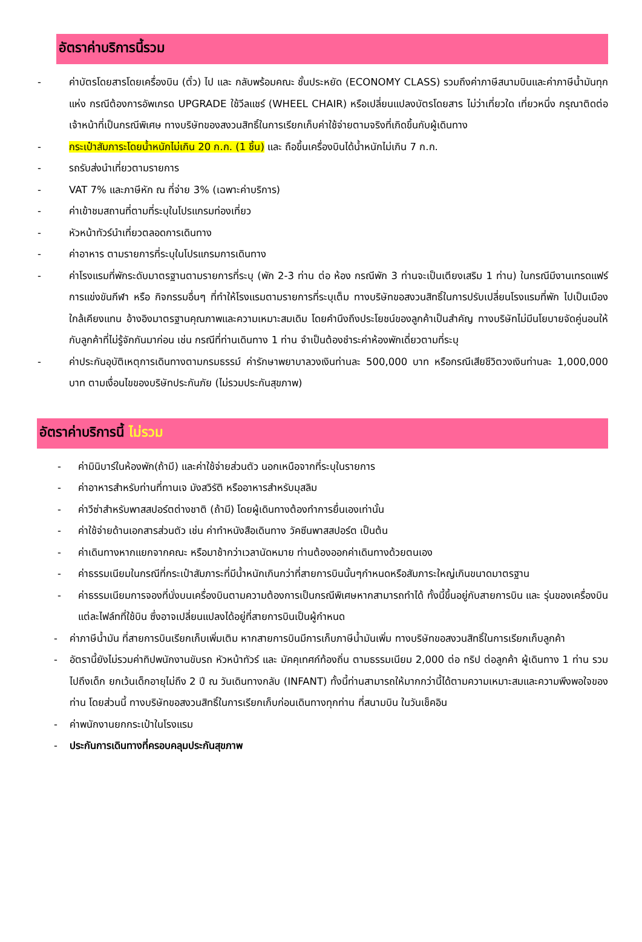อัตราค่าบริการนี้รวม
- ค่าบัตรโดยสารโดยเครื่องบิน (ตั๋ว) ไป และ กลับพร้อมคณะ ชั้นประหยัด (ECONOMY CLASS) รวมถึงค่าภาษีสนามบินและค่าภาษีน้ำมันทุกแห่ง กรณีต้องการอัพเกรด UPGRADE ใช้วีลแชร์ (WHEEL CHAIR) หรือเปลี่ยนแปลงบัตรโดยสาร ไม่ว่าเที่ยวใด เที่ยวหนึ่ง กรุณาติดต่อเจ้าหน้าที่เป็นกรณีพิเศษ ทางบริษัทของสงวนสิทธิ์ในการเรียกเก็บค่าใช้จ่ายตามจริงที่เกิดขึ้นกับผู้เดินทาง
- กระเป๋าสัมภาระโดยน้ำหนักไม่เกิน 20 ก.ก. (1 ชิ้น) และ ถือขึ้นเครื่องบินได้น้ำหนักไม่เกิน 7 ก.ก.
- รถรับส่งนำเที่ยวตามรายการ
- VAT 7% และภาษีหัก ณ ที่จ่าย 3% (เฉพาะค่าบริการ)
- ค่าเข้าชมสถานที่ตามที่ระบุในโปรแกรมท่องเที่ยว
- หัวหน้าทัวร์นำเที่ยวตลอดการเดินทาง
- ค่าอาหาร ตามรายการที่ระบุในโปรแกรมการเดินทาง
- ค่าโรงแรมที่พักระดับมาตรฐานตามรายการที่ระบุ (พัก 2-3 ท่าน ต่อ ห้อง กรณีพัก 3 ท่านจะเป็นเตียงเสริม 1 ท่าน) ในกรณีมีงานเทรดแฟร์ การแข่งขันกีฬา หรือ กิจกรรมอื่นๆ ที่ทำให้โรงแรมตามรายการที่ระบุเต็ม ทางบริษัทขอสงวนสิทธิ์ในการปรับเปลี่ยนโรงแรมที่พัก ไปเป็นเมืองใกล้เคียงแทน อ้างอิงมาตรฐานคุณภาพและความเหมาะสมเดิม โดยคำนึงถึงประโยชน์ของลูกค้าเป็นสำคัญ ทางบริษัทไม่มีนโยบายจัดคู่นอนให้กับลูกค้าที่ไม่รู้จักกันมาก่อน เช่น กรณีที่ท่านเดินทาง 1 ท่าน จำเป็นต้องชำระค่าห้องพักเดี่ยวตามที่ระบุ
- ค่าประกันอุบัติเหตุการเดินทางตามกรมธรรม์ ค่ารักษาพยาบาลวงเงินท่านละ 500,000 บาท หรือกรณีเสียชีวิตวงเงินท่านละ 1,000,000 บาท ตามเงื่อนไขของบริษัทประกันภัย (ไม่รวมประกันสุขภาพ)
อัตราค่าบริการนี้ ไม่รวม
- ค่ามินิบาร์ในห้องพัก(ถ้ามี) และค่าใช้จ่ายส่วนตัว นอกเหนือจากที่ระบุในรายการ
- ค่าอาหารสำหรับท่านที่ทานเจ มังสวิรัติ หรืออาหารสำหรับมุสลิม
- ค่าวีซ่าสำหรับพาสสปอร์ตต่างชาติ (ถ้ามี) โดยผู้เดินทางต้องทำการยื่นเองเท่านั้น
- ค่าใช้จ่ายด้านเอกสารส่วนตัว เช่น ค่าทำหนังสือเดินทาง วัคซีนพาสสปอร์ต เป็นต้น
- ค่าเดินทางหากแยกจากคณะ หรือมาช้ากว่าเวลานัดหมาย ท่านต้องออกค่าเดินทางด้วยตนเอง
- ค่าธรรมเนียมในกรณีที่กระเป๋าสัมภาระที่มีน้ำหนักเกินกว่าที่สายการบินนั้นๆกำหนดหรือสัมภาระใหญ่เกินขนาดมาตรฐาน
- ค่าธรรมเนียมการจองที่นั่งบนเครื่องบินตามความต้องการเป็นกรณีพิเศษหากสามารถทำได้ ทั้งนี้ขึ้นอยู่กับสายการบิน และ รุ่นของเครื่องบินแต่ละไฟล์ทที่ใช้บิน ซึ่งอาจเปลี่ยนแปลงได้อยู่ที่สายการบินเป็นผู้กำหนด
- ค่าภาษีน้ำมัน ที่สายการบินเรียกเก็บเพิ่มเติม หากสายการบินมีการเก็บภาษีน้ำมันเพิ่ม ทางบริษัทขอสงวนสิทธิ์ในการเรียกเก็บลูกค้า
- อัตรานี้ยังไม่รวมค่าทิปพนักงานขับรถ หัวหน้าทัวร์ และ มัคคุเทศก์ท้องถิ่น ตามธรรมเนียม 2,000 ต่อ ทริป ต่อลูกค้า ผู้เดินทาง 1 ท่าน รวมไปถึงเด็ก ยกเว้นเด็กอายุไม่ถึง 2 ปี ณ วันเดินทางกลับ (INFANT) ทั้งนี้ท่านสามารถให้มากกว่านี้ได้ตามความเหมาะสมและความพึงพอใจของท่าน โดยส่วนนี้ ทางบริษัทขอสงวนสิทธิ์ในการเรียกเก็บก่อนเดินทางทุกท่าน ที่สนามบิน ในวันเช็คอิน
- ค่าพนักงานยกกระเป๋าในโรงแรม
- ประกันการเดินทางที่ครอบคลุมประกันสุขภาพ